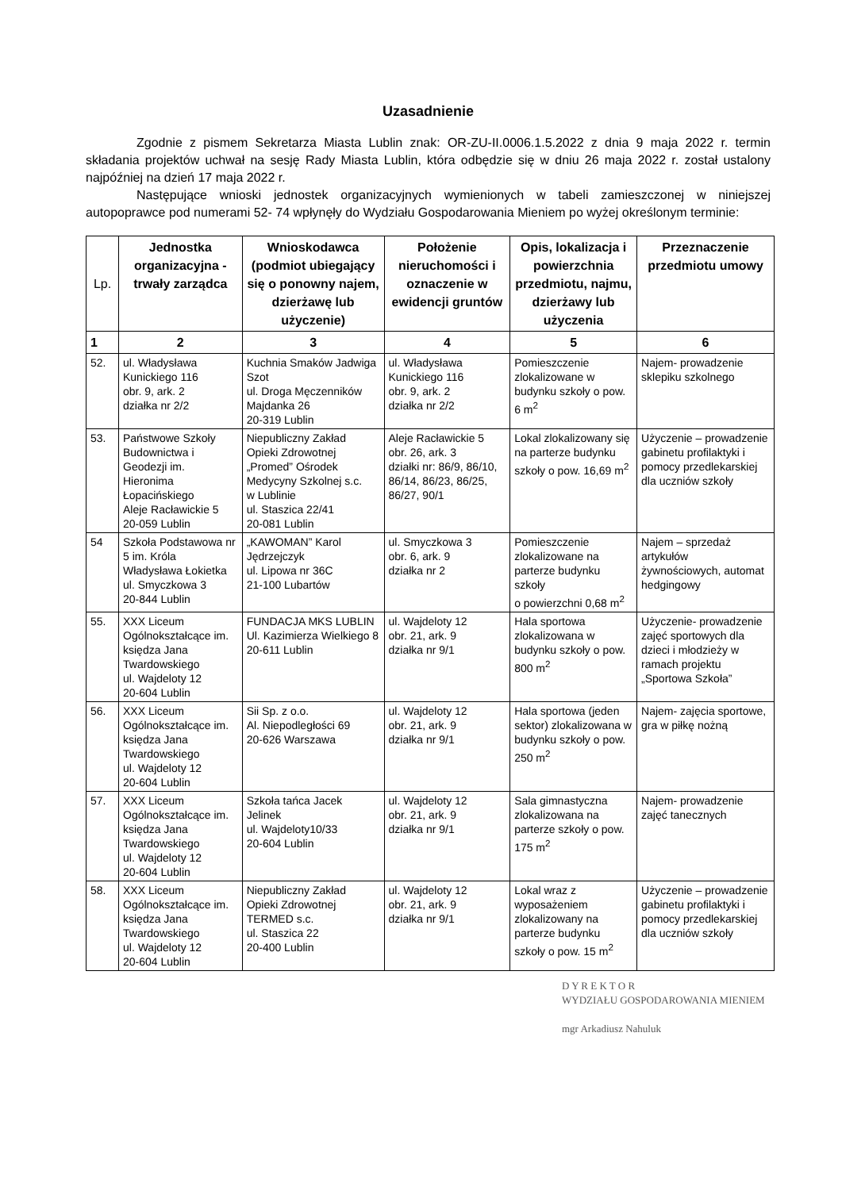Uzasadnienie
Zgodnie z pismem Sekretarza Miasta Lublin znak: OR-ZU-II.0006.1.5.2022 z dnia 9 maja 2022 r. termin składania projektów uchwał na sesję Rady Miasta Lublin, która odbędzie się w dniu 26 maja 2022 r. został ustalony najpóźniej na dzień 17 maja 2022 r.
Następujące wnioski jednostek organizacyjnych wymienionych w tabeli zamieszczonej w niniejszej autopoprawce pod numerami 52- 74 wpłynęły do Wydziału Gospodarowania Mieniem po wyżej określonym terminie:
| Lp. | Jednostka organizacyjna - trwały zarządca | Wnioskodawca (podmiot ubiegający się o ponowny najem, dzierżawę lub użyczenie) | Położenie nieruchomości i oznaczenie w ewidencji gruntów | Opis, lokalizacja i powierzchnia przedmiotu, najmu, dzierżawy lub użyczenia | Przeznaczenie przedmiotu umowy |
| --- | --- | --- | --- | --- | --- |
| 1 | 2 | 3 | 4 | 5 | 6 |
| 52. | ul. Władysława Kunickiego 116 obr. 9, ark. 2 działka nr 2/2 | Kuchnia Smaków Jadwiga Szot ul. Droga Męczenników Majdanka 26 20-319 Lublin | ul. Władysława Kunickiego 116 obr. 9, ark. 2 działka nr 2/2 | Pomieszczenie zlokalizowane w budynku szkoły o pow. 6 m<sup>2</sup> | Najem- prowadzenie sklepiku szkolnego |
| 53. | Państwowe Szkoły Budownictwa i Geodezji im. Hieronima Łopacińskiego Aleje Racławickie 5 20-059 Lublin | Niepubliczny Zakład Opieki Zdrowotnej „Promed” Ośrodek Medycyny Szkolnej s.c. w Lublinie ul. Staszica 22/41 20-081 Lublin | Aleje Racławickie 5 obr. 26, ark. 3 działki nr: 86/9, 86/10, 86/14, 86/23, 86/25, 86/27, 90/1 | Lokal zlokalizowany się na parterze budynku szkoły o pow. 16,69 m<sup>2</sup> | Użyczenie – prowadzenie gabinetu profilaktyki i pomocy przedlekarskiej dla uczniów szkoły |
| 54 | Szkoła Podstawowa nr 5 im. Króla Władysława Łokietka ul. Smyczkowa 3 20-844 Lublin | „KAWOMAN” Karol Jędrzejczyk ul. Lipowa nr 36C 21-100 Lubartów | ul. Smyczkowa 3 obr. 6, ark. 9 działka nr 2 | Pomieszczenie zlokalizowane na parterze budynku szkoły o powierzchni 0,68 m<sup>2</sup> | Najem – sprzedaż artykułów żywnościowych, automat hedgingowy |
| 55. | XXX Liceum Ogólnokształcące im. księdza Jana Twardowskiego ul. Wajdeloty 12 20-604 Lublin | FUNDACJA MKS LUBLIN Ul. Kazimierza Wielkiego 8 20-611 Lublin | ul. Wajdeloty 12 obr. 21, ark. 9 działka nr 9/1 | Hala sportowa zlokalizowana w budynku szkoły o pow. 800 m<sup>2</sup> | Użyczenie- prowadzenie zajęć sportowych dla dzieci i młodzieży w ramach projektu „Sportowa Szkoła” |
| 56. | XXX Liceum Ogólnokształcące im. księdza Jana Twardowskiego ul. Wajdeloty 12 20-604 Lublin | Sii Sp. z o.o. Al. Niepodległości 69 20-626 Warszawa | ul. Wajdeloty 12 obr. 21, ark. 9 działka nr 9/1 | Hala sportowa (jeden sektor) zlokalizowana w budynku szkoły o pow. 250 m<sup>2</sup> | Najem- zajęcia sportowe, gra w piłkę nożną |
| 57. | XXX Liceum Ogólnokształcące im. księdza Jana Twardowskiego ul. Wajdeloty 12 20-604 Lublin | Szkoła tańca Jacek Jelinek ul. Wajdeloty10/33 20-604 Lublin | ul. Wajdeloty 12 obr. 21, ark. 9 działka nr 9/1 | Sala gimnastyczna zlokalizowana na parterze szkoły o pow. 175 m<sup>2</sup> | Najem- prowadzenie zajęć tanecznych |
| 58. | XXX Liceum Ogólnokształcące im. księdza Jana Twardowskiego ul. Wajdeloty 12 20-604 Lublin | Niepubliczny Zakład Opieki Zdrowotnej TERMED s.c. ul. Staszica 22 20-400 Lublin | ul. Wajdeloty 12 obr. 21, ark. 9 działka nr 9/1 | Lokal wraz z wyposażeniem zlokalizowany na parterze budynku szkoły o pow. 15 m<sup>2</sup> | Użyczenie – prowadzenie gabinetu profilaktyki i pomocy przedlekarskiej dla uczniów szkoły |
D Y R E K T O R
WYDZIAŁU GOSPODAROWANIA MIENIEM
mgr Arkadiusz Nahuluk